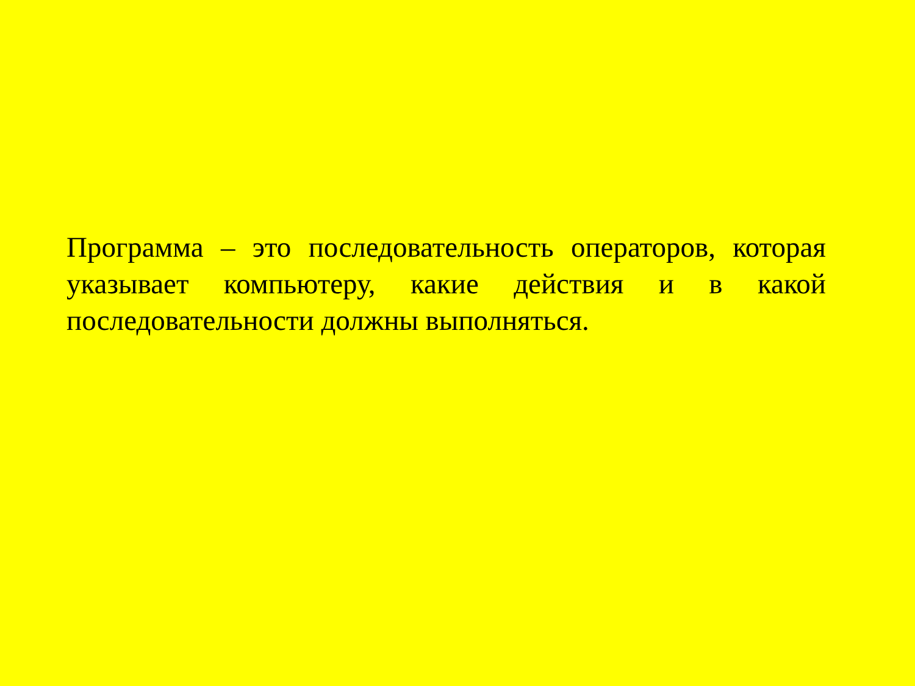Программа – это последовательность операторов, которая указывает компьютеру, какие действия и в какой последовательности должны выполняться.